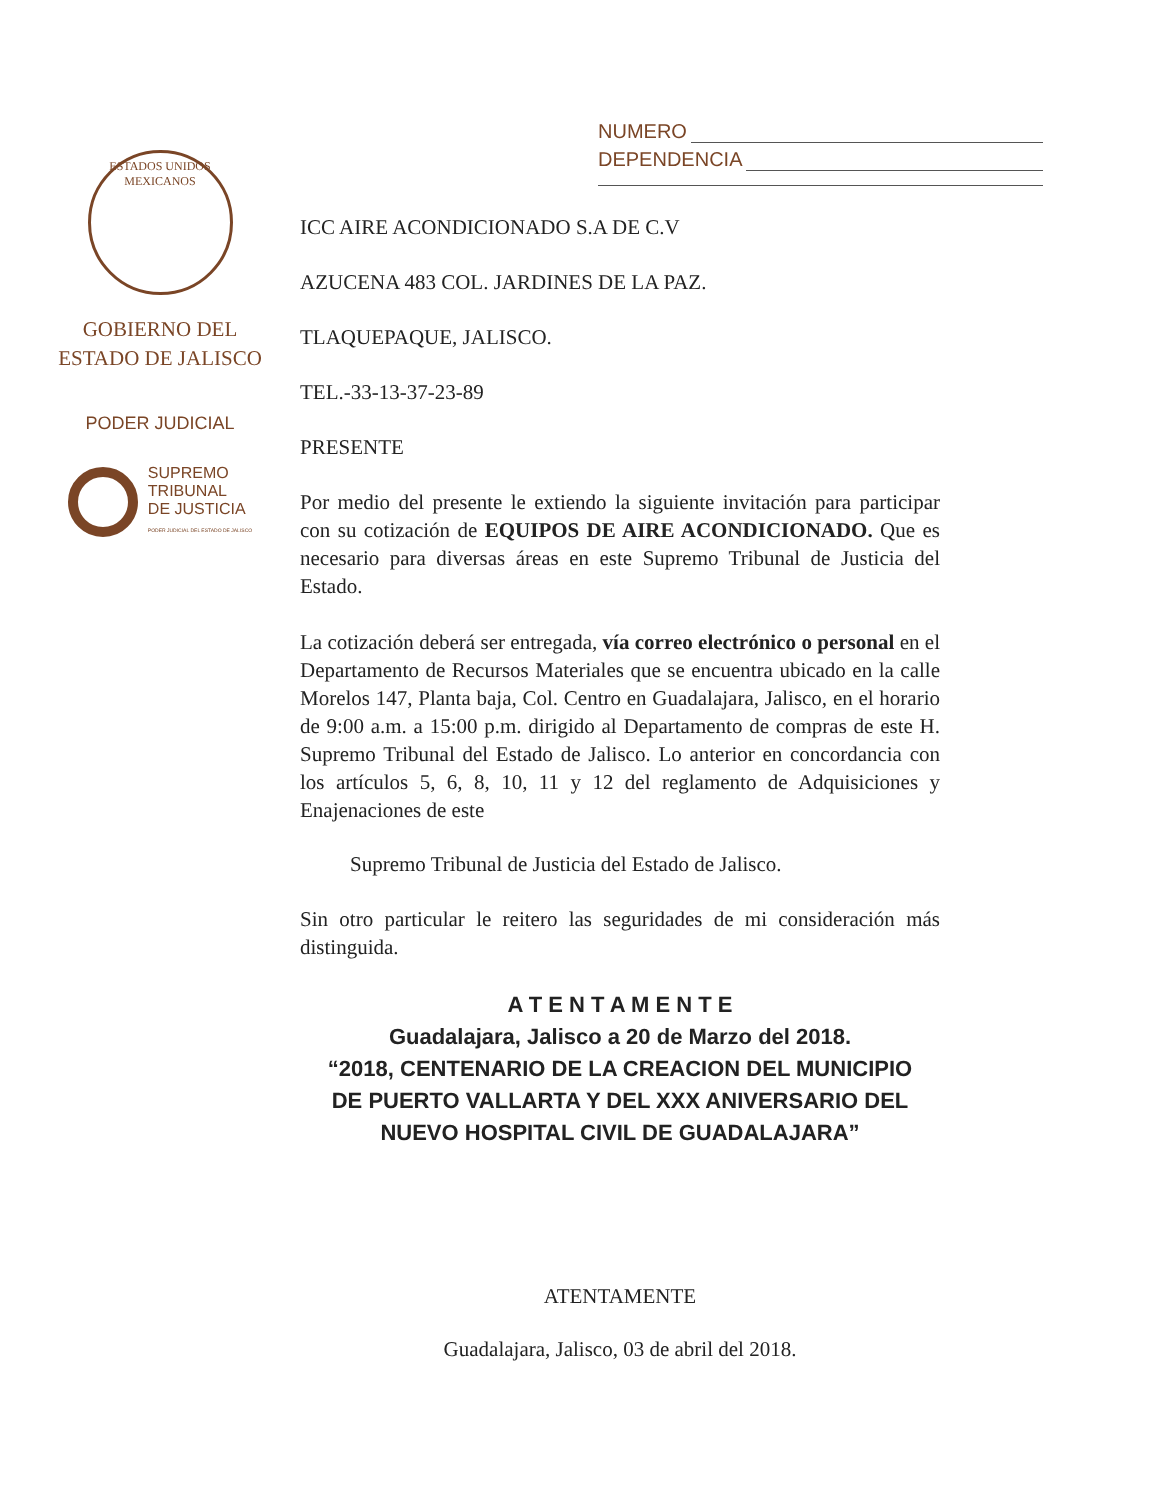NUMERO
DEPENDENCIA
ESTADOS UNIDOS MEXICANOS
GOBIERNO DEL
ESTADO DE JALISCO
PODER JUDICIAL
SUPREMO
TRIBUNAL
DE JUSTICIA
PODER JUDICIAL DEL ESTADO DE JALISCO
ICC AIRE ACONDICIONADO S.A DE C.V
AZUCENA 483 COL. JARDINES DE LA PAZ.
TLAQUEPAQUE, JALISCO.
TEL.-33-13-37-23-89
PRESENTE
Por medio del presente le extiendo la siguiente invitación para participar con su cotización de EQUIPOS DE AIRE ACONDICIONADO. Que es necesario para diversas áreas en este Supremo Tribunal de Justicia del Estado.
La cotización deberá ser entregada, vía correo electrónico o personal en el Departamento de Recursos Materiales que se encuentra ubicado en la calle Morelos 147, Planta baja, Col. Centro en Guadalajara, Jalisco, en el horario de 9:00 a.m. a 15:00 p.m. dirigido al Departamento de compras de este H. Supremo Tribunal del Estado de Jalisco. Lo anterior en concordancia con los artículos 5, 6, 8, 10, 11 y 12 del reglamento de Adquisiciones y Enajenaciones de este
Supremo Tribunal de Justicia del Estado de Jalisco.
Sin otro particular le reitero las seguridades de mi consideración más distinguida.
A T E N T A M E N T E
Guadalajara, Jalisco a 20 de Marzo del 2018.
“2018, CENTENARIO DE LA CREACION DEL MUNICIPIO
DE PUERTO VALLARTA Y DEL XXX ANIVERSARIO DEL
NUEVO HOSPITAL CIVIL DE GUADALAJARA”
ATENTAMENTE
Guadalajara, Jalisco, 03 de abril del 2018.